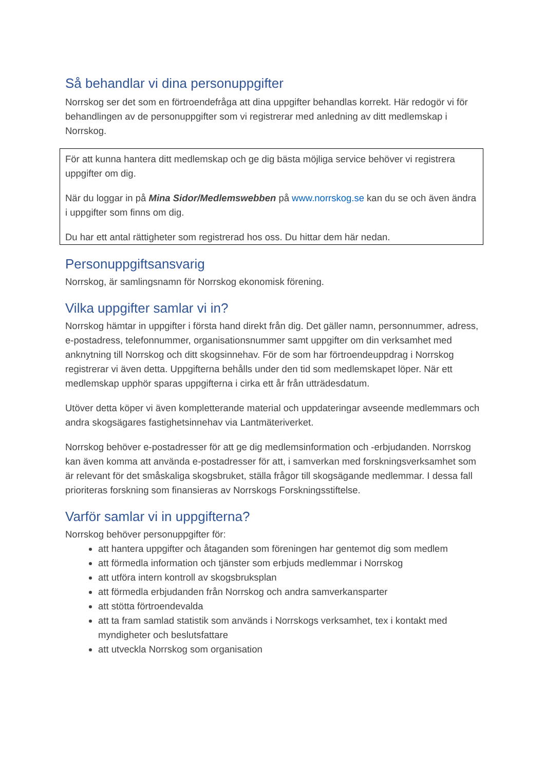Så behandlar vi dina personuppgifter
Norrskog ser det som en förtroendefråga att dina uppgifter behandlas korrekt. Här redogör vi för behandlingen av de personuppgifter som vi registrerar med anledning av ditt medlemskap i Norrskog.
För att kunna hantera ditt medlemskap och ge dig bästa möjliga service behöver vi registrera uppgifter om dig.
När du loggar in på Mina Sidor/Medlemswebben på www.norrskog.se kan du se och även ändra i uppgifter som finns om dig.
Du har ett antal rättigheter som registrerad hos oss. Du hittar dem här nedan.
Personuppgiftsansvarig
Norrskog, är samlingsnamn för Norrskog ekonomisk förening.
Vilka uppgifter samlar vi in?
Norrskog hämtar in uppgifter i första hand direkt från dig. Det gäller namn, personnummer, adress, e-postadress, telefonnummer, organisationsnummer samt uppgifter om din verksamhet med anknytning till Norrskog och ditt skogsinnehav. För de som har förtroendeuppdrag i Norrskog registrerar vi även detta. Uppgifterna behålls under den tid som medlemskapet löper. När ett medlemskap upphör sparas uppgifterna i cirka ett år från utträdesdatum.
Utöver detta köper vi även kompletterande material och uppdateringar avseende medlemmars och andra skogsägares fastighetsinnehav via Lantmäteriverket.
Norrskog behöver e-postadresser för att ge dig medlemsinformation och -erbjudanden. Norrskog kan även komma att använda e-postadresser för att, i samverkan med forskningsverksamhet som är relevant för det småskaliga skogsbruket, ställa frågor till skogsägande medlemmar. I dessa fall prioriteras forskning som finansieras av Norrskogs Forskningsstiftelse.
Varför samlar vi in uppgifterna?
Norrskog behöver personuppgifter för:
att hantera uppgifter och åtaganden som föreningen har gentemot dig som medlem
att förmedla information och tjänster som erbjuds medlemmar i Norrskog
att utföra intern kontroll av skogsbruksplan
att förmedla erbjudanden från Norrskog och andra samverkansparter
att stötta förtroendevalda
att ta fram samlad statistik som används i Norrskogs verksamhet, tex i kontakt med myndigheter och beslutsfattare
att utveckla Norrskog som organisation